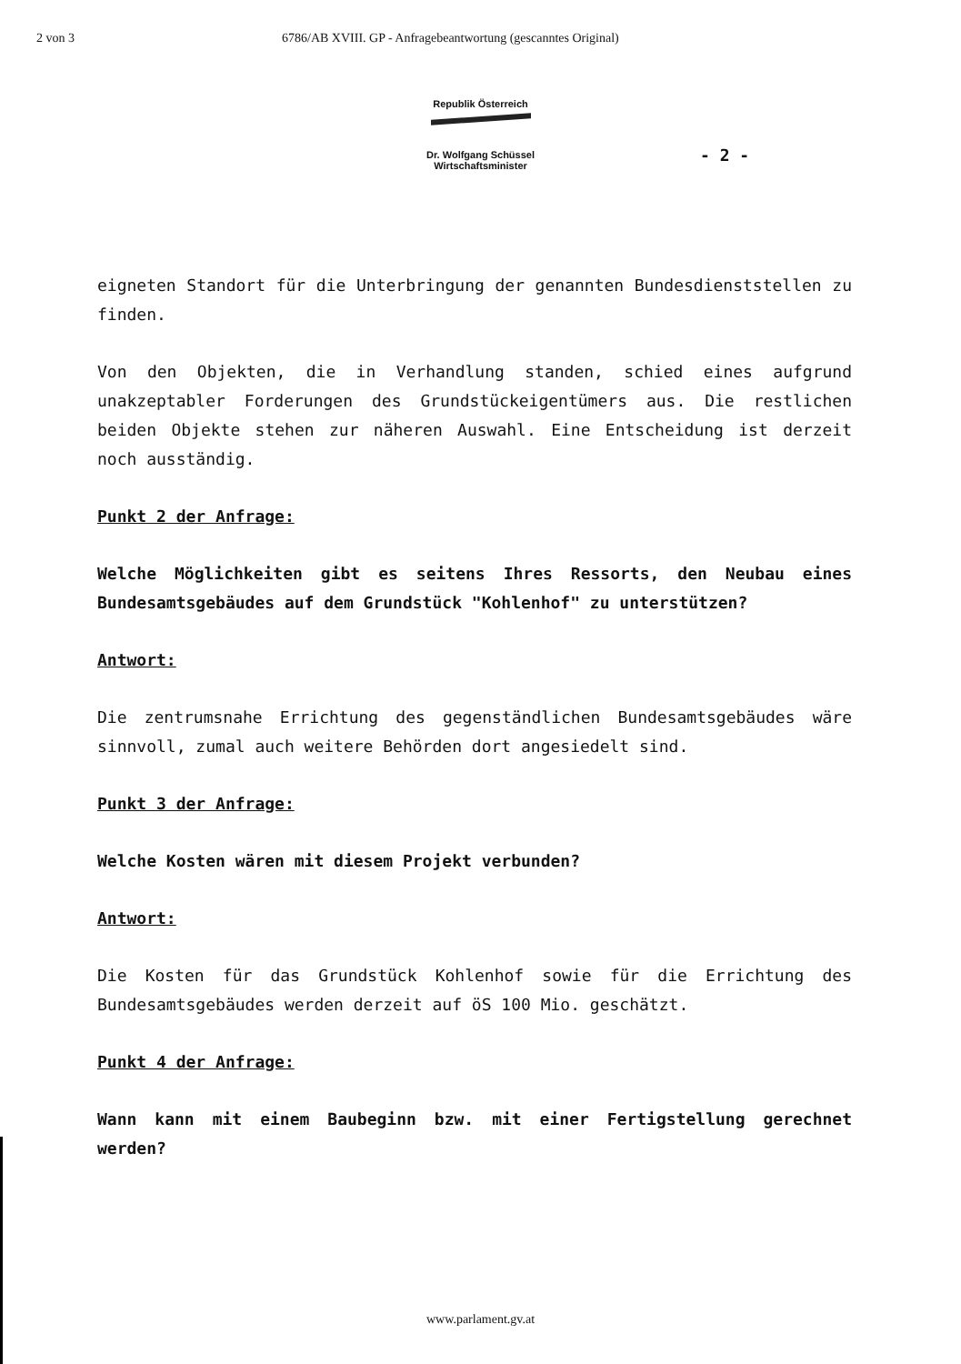2 von 3 6786/AB XVIII. GP - Anfragebeantwortung (gescanntes Original)
Republik Österreich
Dr. Wolfgang Schüssel
Wirtschaftsminister
- 2 -
eigneten Standort für die Unterbringung der genannten Bundes­dienststellen zu finden.
Von den Objekten, die in Verhandlung standen, schied eines auf­grund unakzeptabler Forderungen des Grundstückeigentümers aus. Die restlichen beiden Objekte stehen zur näheren Auswahl. Eine Entscheidung ist derzeit noch ausständig.
Punkt 2 der Anfrage:
Welche Möglichkeiten gibt es seitens Ihres Ressorts, den Neubau eines Bundesamtsgebäudes auf dem Grundstück "Kohlenhof" zu unter­stützen?
Antwort:
Die zentrumsnahe Errichtung des gegenständlichen Bundesamtsge­bäudes wäre sinnvoll, zumal auch weitere Behörden dort ange­siedelt sind.
Punkt 3 der Anfrage:
Welche Kosten wären mit diesem Projekt verbunden?
Antwort:
Die Kosten für das Grundstück Kohlenhof sowie für die Errichtung des Bundesamtsgebäudes werden derzeit auf öS 100 Mio. geschätzt.
Punkt 4 der Anfrage:
Wann kann mit einem Baubeginn bzw. mit einer Fertigstellung ge­rechnet werden?
www.parlament.gv.at